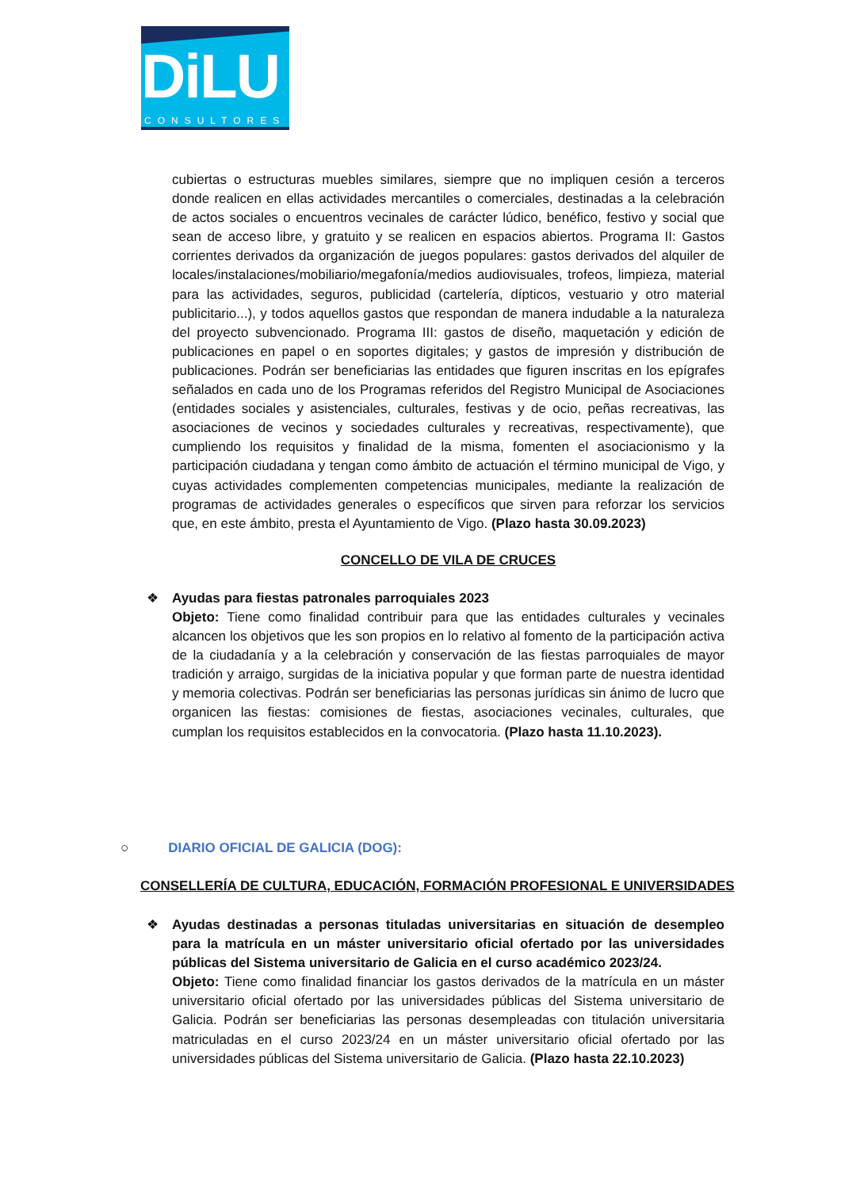DiLU
CONSULTORES
cubiertas o estructuras muebles similares, siempre que no impliquen cesión a terceros donde realicen en ellas actividades mercantiles o comerciales, destinadas a la celebración de actos sociales o encuentros vecinales de carácter lúdico, benéfico, festivo y social que sean de acceso libre, y gratuito y se realicen en espacios abiertos. Programa II: Gastos corrientes derivados da organización de juegos populares: gastos derivados del alquiler de locales/instalaciones/mobiliario/megafonía/medios audiovisuales, trofeos, limpieza, material para las actividades, seguros, publicidad (cartelería, dípticos, vestuario y otro material publicitario...), y todos aquellos gastos que respondan de manera indudable a la naturaleza del proyecto subvencionado. Programa III: gastos de diseño, maquetación y edición de publicaciones en papel o en soportes digitales; y gastos de impresión y distribución de publicaciones. Podrán ser beneficiarias las entidades que figuren inscritas en los epígrafes señalados en cada uno de los Programas referidos del Registro Municipal de Asociaciones (entidades sociales y asistenciales, culturales, festivas y de ocio, peñas recreativas, las asociaciones de vecinos y sociedades culturales y recreativas, respectivamente), que cumpliendo los requisitos y finalidad de la misma, fomenten el asociacionismo y la participación ciudadana y tengan como ámbito de actuación el término municipal de Vigo, y cuyas actividades complementen competencias municipales, mediante la realización de programas de actividades generales o específicos que sirven para reforzar los servicios que, en este ámbito, presta el Ayuntamiento de Vigo. (Plazo hasta 30.09.2023)
CONCELLO DE VILA DE CRUCES
❖
Ayudas para fiestas patronales parroquiales 2023
Objeto: Tiene como finalidad contribuir para que las entidades culturales y vecinales alcancen los objetivos que les son propios en lo relativo al fomento de la participación activa de la ciudadanía y a la celebración y conservación de las fiestas parroquiales de mayor tradición y arraigo, surgidas de la iniciativa popular y que forman parte de nuestra identidad y memoria colectivas. Podrán ser beneficiarias las personas jurídicas sin ánimo de lucro que organicen las fiestas: comisiones de fiestas, asociaciones vecinales, culturales, que cumplan los requisitos establecidos en la convocatoria. (Plazo hasta 11.10.2023).
○ DIARIO OFICIAL DE GALICIA (DOG):
CONSELLERÍA DE CULTURA, EDUCACIÓN, FORMACIÓN PROFESIONAL E UNIVERSIDADES
❖
Ayudas destinadas a personas tituladas universitarias en situación de desempleo para la matrícula en un máster universitario oficial ofertado por las universidades públicas del Sistema universitario de Galicia en el curso académico 2023/24.
Objeto: Tiene como finalidad financiar los gastos derivados de la matrícula en un máster universitario oficial ofertado por las universidades públicas del Sistema universitario de Galicia. Podrán ser beneficiarias las personas desempleadas con titulación universitaria matriculadas en el curso 2023/24 en un máster universitario oficial ofertado por las universidades públicas del Sistema universitario de Galicia. (Plazo hasta 22.10.2023)